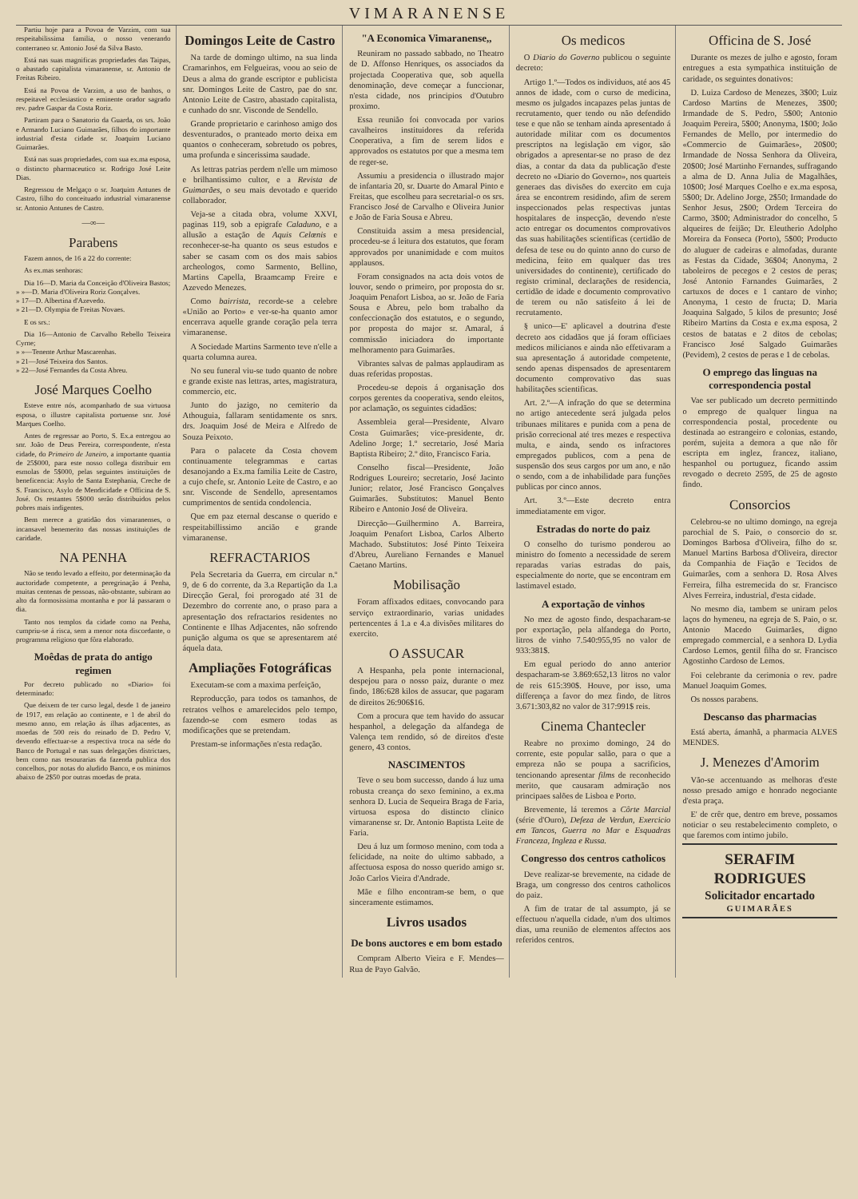VIMARANENSE
Partiu hoje para a Povoa de Varzim, com sua respeitabilissima familia, o nosso venerando conterraneo sr. Antonio José da Silva Basto.
Está nas suas magnificas propriedades das Taipas, o abastado capitalista vimaranense, sr. Antonio de Freitas Ribeiro.
Está na Povoa de Varzim, a uso de banhos, o respeitavel ecclesiastico e eminente orador sagrado rev. padre Gaspar da Costa Roriz.
Partiram para o Sanatorio da Guarda, os srs. João e Armando Luciano Guimarães, filhos do importante industrial d'esta cidade sr. Joaquim Luciano Guimarães.
Está nas suas propriedades, com sua ex.ma esposa, o distincto pharmaceutico sr. Rodrigo José Leite Dias.
Regressou de Melgaço o sr. Joaquim Antunes de Castro, filho do conceituado industrial vimaranense sr. Antonio Antunes de Castro.
—∞—
Parabens
Fazem annos, de 16 a 22 do corrente:
As ex.mas senhoras:
Dia 16—D. Maria da Conceição d'Oliveira Bastos;
» »—D. Maria d'Oliveira Roriz Gonçalves.
» 17—D. Albertina d'Azevedo.
» 21—D. Olympia de Freitas Novaes.
E os srs.:
Dia 16—Antonio de Carvalho Rebello Teixeira Cyrne;
» »—Tenente Arthur Mascarenhas.
» 21—José Teixeira dos Santos.
» 22—José Fernandes da Costa Abreu.
José Marques Coelho
Esteve entre nós, acompanhado de sua virtuosa esposa, o illustre capitalista portuense snr. José Marques Coelho.
Antes de regressar ao Porto, S. Ex.a entregou ao snr. João de Deus Pereira, correspondente, n'esta cidade, do Primeiro de Janeiro, a importante quantia de 25$000, para este nosso collega distribuir em esmolas de 5$000, pelas seguintes instituições de beneficencia: Asylo de Santa Estephania, Creche de S. Francisco, Asylo de Mendicidade e Officina de S. José. Os restantes 5$000 serão distribuidos pelos pobres mais indigentes.
Bem merece a gratidão dos vimaranenses, o incansavel benemerito das nossas instituições de caridade.
NA PENHA
Não se tendo levado a effeito, por determinação da auctoridade competente, a peregrinação á Penha, muitas centenas de pessoas, não-obstante, subiram ao alto da formosissima montanha e por lá passaram o dia.
Tanto nos templos da cidade como na Penha, cumpriu-se á risca, sem a menor nota discordante, o programma religioso que fôra elaborado.
Moêdas de prata do antigo regimen
Por decreto publicado no «Diario» foi determinado:
Que deixem de ter curso legal, desde 1 de janeiro de 1917, em relação ao continente, e 1 de abril do mesmo anno, em relação ás ilhas adjacentes, as moedas de 500 reis do reinado de D. Pedro V, devendo effectuar-se a respectiva troca na séde do Banco de Portugal e nas suas delegações districtaes, bem como nas tesourarias da fazenda publica dos concelhos, por notas do aludido Banco, e os minimos abaixo de 2$50 por outras moedas de prata.
Domingos Leite de Castro
Na tarde de domingo ultimo, na sua linda Cramarinhos, em Felgueiras, voou ao seio de Deus a alma do grande escriptor e publicista snr. Domingos Leite de Castro, pae do snr. Antonio Leite de Castro, abastado capitalista, e cunhado do snr. Visconde de Sendello.
Grande proprietario e carinhoso amigo dos desventurados, o pranteado morto deixa em quantos o conheceram, sobretudo os pobres, uma profunda e sincerissima saudade.
As lettras patrias perdem n'elle um mimoso e brilhantissimo cultor, e a Revista de Guimarães, o seu mais devotado e querido collaborador.
Veja-se a citada obra, volume XXVI, paginas 119, sob a epigrafe Caladuno, e a allusão a estação de Aquis Celœnis e reconhecer-se-ha quanto os seus estudos e saber se casam com os dos mais sabios archeologos, como Sarmento, Bellino, Martins Capella, Braamcamp Freire e Azevedo Menezes.
Como bairrista, recorde-se a celebre «União ao Porto» e ver-se-ha quanto amor encerrava aquelle grande coração pela terra vimaranense.
A Sociedade Martins Sarmento teve n'elle a quarta columna aurea.
No seu funeral viu-se tudo quanto de nobre e grande existe nas lettras, artes, magistratura, commercio, etc.
Junto do jazigo, no cemiterio da Athouguia, fallaram sentidamente os snrs. drs. Joaquim José de Meira e Alfredo de Souza Peixoto.
Para o palacete da Costa chovem continuamente telegrammas e cartas desanojando a Ex.ma familia Leite de Castro, a cujo chefe, sr. Antonio Leite de Castro, e ao snr. Visconde de Sendello, apresentamos cumprimentos de sentida condolencia.
Que em paz eternal descanse o querido e respeitabillissimo ancião e grande vimaranense.
REFRACTARIOS
Pela Secretaria da Guerra, em circular n.º 9, de 6 do corrente, da 3.a Repartição da 1.a Direcção Geral, foi prorogado até 31 de Dezembro do corrente ano, o praso para a apresentação dos refractarios residentes no Continente e Ilhas Adjacentes, não sofrendo punição alguma os que se apresentarem até áquela data.
Ampliações Fotográficas
Executam-se com a maxima perfeição,
Reproducção, para todos os tamanhos, de retratos velhos e amarelecidos pelo tempo, fazendo-se com esmero todas as modificações que se pretendam.
Prestam-se informações n'esta redação.
"A Economica Vimaranense,,
Reuniram no passado sabbado, no Theatro de D. Affonso Henriques, os associados da projectada Cooperativa que, sob aquella denominação, deve começar a funccionar, n'esta cidade, nos principios d'Outubro proximo.
Essa reunião foi convocada por varios cavalheiros instituidores da referida Cooperativa, a fim de serem lidos e approvados os estatutos por que a mesma tem de reger-se.
Assumiu a presidencia o illustrado major de infantaria 20, sr. Duarte do Amaral Pinto e Freitas, que escolheu para secretarial-o os srs. Francisco José de Carvalho e Oliveira Junior e João de Faria Sousa e Abreu.
Constituida assim a mesa presidencial, procedeu-se á leitura dos estatutos, que foram approvados por unanimidade e com muitos applausos.
Foram consignados na acta dois votos de louvor, sendo o primeiro, por proposta do sr. Joaquim Penafort Lisboa, ao sr. João de Faria Sousa e Abreu, pelo bom trabalho da confeccionação dos estatutos, e o segundo, por proposta do major sr. Amaral, á commissão iniciadora do importante melhoramento para Guimarães.
Vibrantes salvas de palmas applaudiram as duas referidas propostas.
Procedeu-se depois á organisação dos corpos gerentes da cooperativa, sendo eleitos, por aclamação, os seguintes cidadãos:
Assembleia geral—Presidente, Alvaro Costa Guimarães; vice-presidente, dr. Adelino Jorge; 1.º secretario, José Maria Baptista Ribeiro; 2.º dito, Francisco Faria.
Conselho fiscal—Presidente, João Rodrigues Loureiro; secretario, José Jacinto Junior; relator, José Francisco Gonçalves Guimarães. Substitutos: Manuel Bento Ribeiro e Antonio José de Oliveira.
Direcção—Guilhermino A. Barreira, Joaquim Penafort Lisboa, Carlos Alberto Machado. Substitutos: José Pinto Teixeira d'Abreu, Aureliano Fernandes e Manuel Caetano Martins.
Mobilisação
Foram affixados editaes, convocando para serviço extraordinario, varias unidades pertencentes á 1.a e 4.a divisões militares do exercito.
O ASSUCAR
A Hespanha, pela ponte internacional, despejou para o nosso paiz, durante o mez findo, 186:628 kilos de assucar, que pagaram de direitos 26:906$16.
Com a procura que tem havido do assucar hespanhol, a delegação da alfandega de Valença tem rendido, só de direitos d'este genero, 43 contos.
NASCIMENTOS
Teve o seu bom successo, dando á luz uma robusta creança do sexo feminino, a ex.ma senhora D. Lucia de Sequeira Braga de Faria, virtuosa esposa do distincto clinico vimaranense sr. Dr. Antonio Baptista Leite de Faria.
Deu á luz um formoso menino, com toda a felicidade, na noite do ultimo sabbado, a affectuosa esposa do nosso querido amigo sr. João Carlos Vieira d'Andrade.
Mãe e filho encontram-se bem, o que sinceramente estimamos.
Livros usados
De bons auctores e em bom estado
Compram Alberto Vieira e F. Mendes—Rua de Payo Galvão.
Os medicos
O Diario do Governo publicou o seguinte decreto:
Artigo 1.º—Todos os individuos, até aos 45 annos de idade, com o curso de medicina, mesmo os julgados incapazes pelas juntas de recrutamento, quer tendo ou não defendido tese e que não se tenham ainda apresentado á autoridade militar com os documentos prescriptos na legislação em vigor, são obrigados a apresentar-se no praso de dez dias, a contar da data da publicação d'este decreto no «Diario do Governo», nos quarteis generaes das divisões do exercito em cuja área se encontrem residindo, afim de serem inspeccionados pelas respectivas juntas hospitalares de inspecção, devendo n'este acto entregar os documentos comprovativos das suas habilitações scientificas (certidão de defesa de tese ou do quinto anno do curso de medicina, feito em qualquer das tres universidades do continente), certificado do registo criminal, declarações de residencia, certidão de idade e documento comprovativo de terem ou não satisfeito á lei de recrutamento.
§ unico—E' aplicavel a doutrina d'este decreto aos cidadãos que já foram officiaes medicos milicianos e ainda não effetivaram a sua apresentação á autoridade competente, sendo apenas dispensados de apresentarem documento comprovativo das suas habilitações scientificas.
Art. 2.º—A infração do que se determina no artigo antecedente será julgada pelos tribunaes militares e punida com a pena de prisão correcional até tres mezes e respectiva multa, e ainda, sendo os infractores empregados publicos, com a pena de suspensão dos seus cargos por um ano, e não o sendo, com a de inhabilidade para funções publicas por cinco annos.
Art. 3.º—Este decreto entra immediatamente em vigor.
Estradas do norte do paiz
O conselho do turismo ponderou ao ministro do fomento a necessidade de serem reparadas varias estradas do pais, especialmente do norte, que se encontram em lastimavel estado.
A exportação de vinhos
No mez de agosto findo, despacharam-se por exportação, pela alfandega do Porto, litros de vinho 7.540:955,95 no valor de 933:381$.
Em egual periodo do anno anterior despacharam-se 3.869:652,13 litros no valor de reis 615:390$. Houve, por isso, uma differença a favor do mez findo, de litros 3.671:303,82 no valor de 317:991$ reis.
Cinema Chantecler
Reabre no proximo domingo, 24 do corrente, este popular salão, para o que a empreza não se poupa a sacrificios, tencionando apresentar films de reconhecido merito, que causaram admiração nos principaes salões de Lisboa e Porto.
Brevemente, lá teremos a Côrte Marcial (série d'Ouro), Defeza de Verdun, Exercicio em Tancos, Guerra no Mar e Esquadras Franceza, Ingleza e Russa.
Congresso dos centros catholicos
Deve realizar-se brevemente, na cidade de Braga, um congresso dos centros catholicos do paiz.
A fim de tratar de tal assumpto, já se effectuou n'aquella cidade, n'um dos ultimos dias, uma reunião de elementos affectos aos referidos centros.
Officina de S. José
Durante os mezes de julho e agosto, foram entregues a esta sympathica instituição de caridade, os seguintes donativos:
D. Luiza Cardoso de Menezes, 3$00; Luiz Cardoso Martins de Menezes, 3$00; Irmandade de S. Pedro, 5$00; Antonio Joaquim Pereira, 5$00; Anonyma, 1$00; João Fernandes de Mello, por intermedio do «Commercio de Guimarães», 20$00; Irmandade de Nossa Senhora da Oliveira, 20$00; José Martinho Fernandes, suffragando a alma de D. Anna Julia de Magalhães, 10$00; José Marques Coelho e ex.ma esposa, 5$00; Dr. Adelino Jorge, 2$50; Irmandade do Senhor Jesus, 2$00; Ordem Terceira do Carmo, 3$00; Administrador do concelho, 5 alqueires de feijão; Dr. Eleutherio Adolpho Moreira da Fonseca (Porto), 5$00; Producto do aluguer de cadeiras e almofadas, durante as Festas da Cidade, 36$04; Anonyma, 2 taboleiros de pecegos e 2 cestos de peras; José Antonio Farnandes Guimarães, 2 cartuxos de doces e 1 cantaro de vinho; Anonyma, 1 cesto de fructa; D. Maria Joaquina Salgado, 5 kilos de presunto; José Ribeiro Martins da Costa e ex.ma esposa, 2 cestos de batatas e 2 ditos de cebolas; Francisco José Salgado Guimarães (Pevidem), 2 cestos de peras e 1 de cebolas.
O emprego das linguas na correspondencia postal
Vae ser publicado um decreto permittindo o emprego de qualquer lingua na correspondencia postal, procedente ou destinada ao estrangeiro e colonias, estando, porém, sujeita a demora a que não fôr escripta em inglez, francez, italiano, hespanhol ou portuguez, ficando assim revogado o decreto 2595, de 25 de agosto findo.
Consorcios
Celebrou-se no ultimo domingo, na egreja parochial de S. Paio, o consorcio do sr. Domingos Barbosa d'Oliveira, filho do sr. Manuel Martins Barbosa d'Oliveira, director da Companhia de Fiação e Tecidos de Guimarães, com a senhora D. Rosa Alves Ferreira, filha estremecida do sr. Francisco Alves Ferreira, industrial, d'esta cidade.
No mesmo dia, tambem se uniram pelos laços do hymeneu, na egreja de S. Paio, o sr. Antonio Macedo Guimarães, digno empregado commercial, e a senhora D. Lydia Cardoso Lemos, gentil filha do sr. Francisco Agostinho Cardoso de Lemos.
Foi celebrante da cerimonia o rev. padre Manuel Joaquim Gomes.
Os nossos parabens.
Descanso das pharmacias
Está aberta, ámanhã, a pharmacia ALVES MENDES.
J. Menezes d'Amorim
Vão-se accentuando as melhoras d'este nosso presado amigo e honrado negociante d'esta praça.
E' de crêr que, dentro em breve, possamos noticiar o seu restabelecimento completo, o que faremos com intimo jubilo.
SERAFIM RODRIGUES
Solicitador encartado
GUIMARÃES